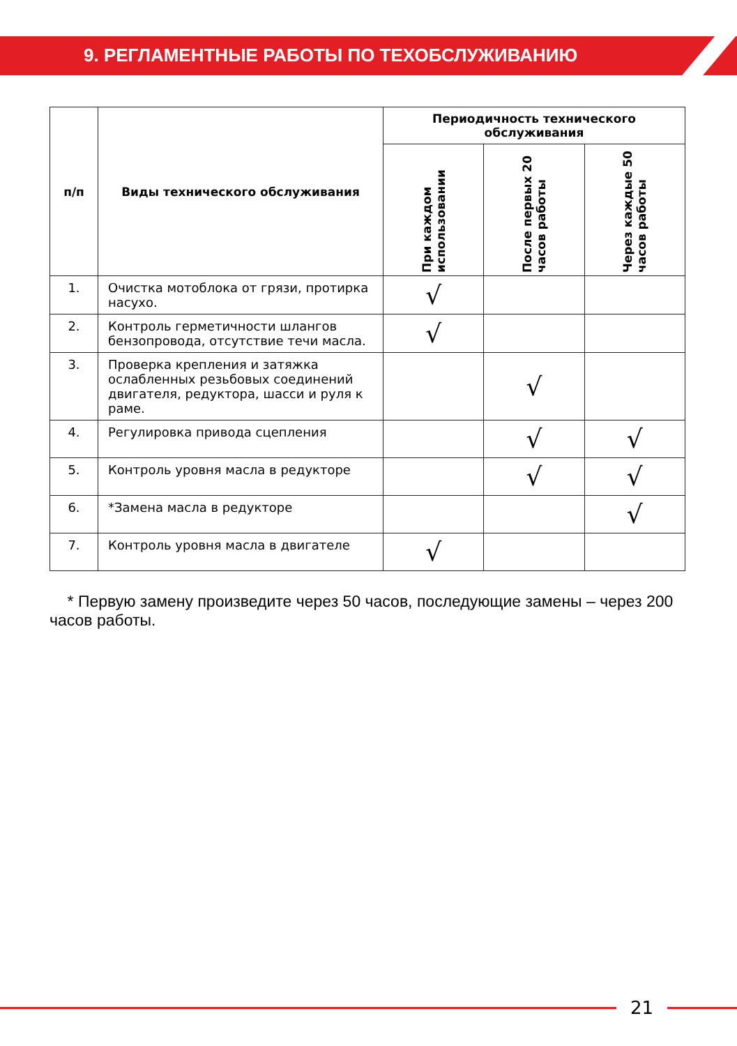9. РЕГЛАМЕНТНЫЕ РАБОТЫ ПО ТЕХОБСЛУЖИВАНИЮ
| п/п | Виды технического обслуживания | Периодичность технического обслуживания | | |
| --- | --- | --- | --- | --- |
| | | При каждом использовании | После первых 20 часов работы | Через каждые 50 часов работы |
| 1. | Очистка мотоблока от грязи, протирка насухо. | √ | | |
| 2. | Контроль герметичности шлангов бензопровода, отсутствие течи масла. | √ | | |
| 3. | Проверка крепления и затяжка ослабленных резьбовых соединений двигателя, редуктора, шасси и руля к раме. | | √ | |
| 4. | Регулировка привода сцепления | | √ | √ |
| 5. | Контроль уровня масла в редукторе | | √ | √ |
| 6. | *Замена масла в редукторе | | | √ |
| 7. | Контроль уровня масла в двигателе | √ | | |
* Первую замену произведите через 50 часов, последующие замены – через 200 часов работы.
21